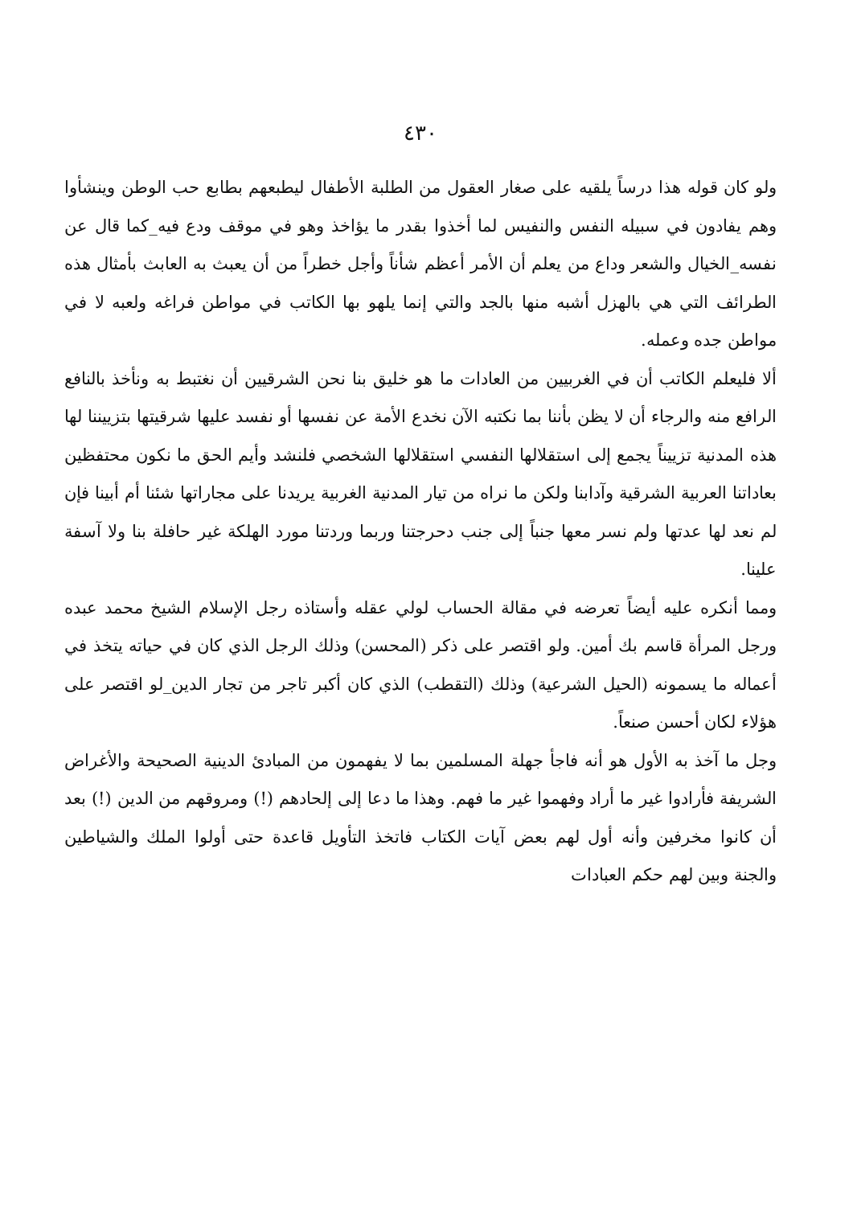٤٣٠
ولو كان قوله هذا درساً يلقيه على صغار العقول من الطلبة الأطفال ليطبعهم بطابع حب الوطن وينشأوا وهم يفادون في سبيله النفس والنفيس لما أخذوا بقدر ما يؤاخذ وهو في موقف ودع فيه_كما قال عن نفسه_الخيال والشعر وداع من يعلم أن الأمر أعظم شأناً وأجل خطراً من أن يعبث به العابث بأمثال هذه الطرائف التي هي بالهزل أشبه منها بالجد والتي إنما يلهو بها الكاتب في مواطن فراغه ولعبه لا في مواطن جده وعمله.
ألا فليعلم الكاتب أن في الغربيين من العادات ما هو خليق بنا نحن الشرقيين أن نغتبط به ونأخذ بالنافع الرافع منه والرجاء أن لا يظن بأننا بما نكتبه الآن نخدع الأمة عن نفسها أو نفسد عليها شرقيتها بتزييننا لها هذه المدنية تزييناً يجمع إلى استقلالها النفسي استقلالها الشخصي فلنشد وأيم الحق ما نكون محتفظين بعاداتنا العربية الشرقية وآدابنا ولكن ما نراه من تيار المدنية الغربية يريدنا على مجاراتها شئنا أم أبينا فإن لم نعد لها عدتها ولم نسر معها جنباً إلى جنب دحرجتنا وربما وردتنا مورد الهلكة غير حافلة بنا ولا آسفة علينا.
ومما أنكره عليه أيضاً تعرضه في مقالة الحساب لولي عقله وأستاذه رجل الإسلام الشيخ محمد عبده ورجل المرأة قاسم بك أمين. ولو اقتصر على ذكر (المحسن) وذلك الرجل الذي كان في حياته يتخذ في أعماله ما يسمونه (الحيل الشرعية) وذلك (التقطب) الذي كان أكبر تاجر من تجار الدين_لو اقتصر على هؤلاء لكان أحسن صنعاً.
وجل ما آخذ به الأول هو أنه فاجأ جهلة المسلمين بما لا يفهمون من المبادئ الدينية الصحيحة والأغراض الشريفة فأرادوا غير ما أراد وفهموا غير ما فهم. وهذا ما دعا إلى إلحادهم (!) ومروقهم من الدين (!) بعد أن كانوا مخرفين وأنه أول لهم بعض آيات الكتاب فاتخذ التأويل قاعدة حتى أولوا الملك والشياطين والجنة وبين لهم حكم العبادات